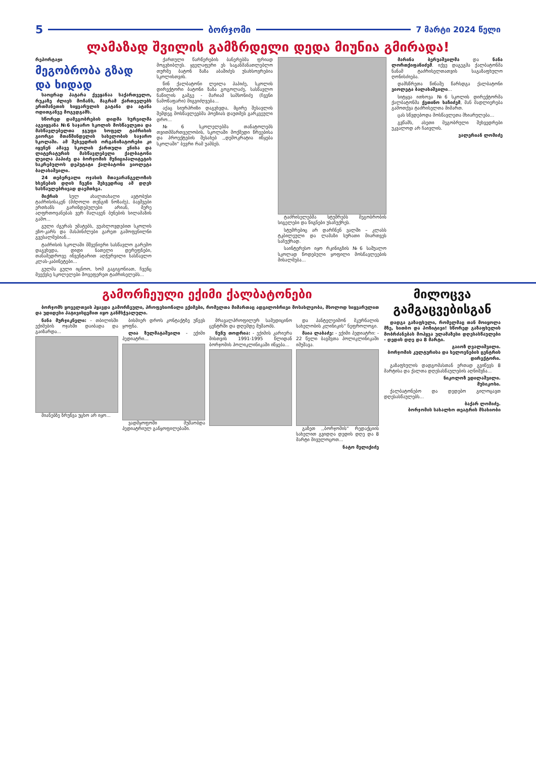5
ბორჯომი 7 მარტი 2024 წელი
ლამაზად შვილის გამზრდელი დედა მიუნია გმირადა!
რეპორტაჟი
მეგობრობა გზად და ხიდად
საოცრად პატარა ქვეყანაა საქართველო, რუკაზე ძლივს მოჩანს, მაგრამ ქართველებს ერთმანეთის სიყვარულის გატანა და ატანა ოდითგანვე მოგვდგამს.
სწორედ დამეგობრების დიდმა სურვილმა აგვიყვანა №6 საჯარო სკოლის მოსწავლეთა და მასწავლებელთა ჯგუფი სოფელ ტაძრისის გიორგი მთაწმინდელის სახელობის საჯარო სკოლაში. ამ შეხვედრის ორგანიზატორები კი იყვნენ ამავე სკოლის ქართული ენისა და ლიტერატურის მასწავლებელი ქალბატონი ლეილა პაპიძე და ბორჯომის მუნიციპალიტეტის საკრებულოს დეპუტატი ქალბატონი ვიოლეტა ბალახაშვილი.
24 თებერვალი ოჯახის მთავარანგელოზის ხსენების დღის ჩვენი შეხვედრაც ამ დღეს სასწაულებრივად დაემთხვა.
მიქრის სულ ახალთახალი ავტობუსი ტაძრისისაკენ (მძღოლი თენგიზ ნოზაძე), ბავშვები ერთხანს გარინდებულები არიან, მერე აღფრთოვანებას ვერ მალავენ ბუნების სილამაზის გამო...
გული ძგერას უმატებს, ვუახლოვდებით სკოლის ეზო-კარს და მასპინძლები გარეთ გამოფენილნი გვესალმებიან...
ტაძრისის სკოლაში მშვენიერი სასწავლო გარემო დაგვხვდა, დიდი ნათელი დერეფნები, თანამედროვე ინვენტარით აღჭურვილი სასწავლო კლას-კაბინეტები...
გულმა გული იცნოო, ხომ გაგიგონიათ, ჩვენც მეექვსე სკოლელები მოვეფერეთ ტაძრისელებს...
ქართული წარწერების ბანერებმა ფრიად მოგვხიბლეს. ყველაფერი ეს საგანმანათლებლო თურმე ბატონ ზაზა აბაშიძეს უსახსოვრებია სკოლისთვის.
წინ ქალბატონი ლეილა პაპიძე, სკოლის დირექტორი ბატონი ზაზა გოგოლაძე, სასწავლო ნაწილის გამგე - მარიამ სამსონიძე (ჩვენი ნამოწაფარი) მიგვიძღვება...
აქაც სიურპრიზი დაგვხვდა, მცირე შესავლის შემდეგ მოსწავლეებმა პოეზიას დაუთმეს გარკვეული დრო...
№6 სკოლელებმა თანატოლებს თვითმმართველობის, სკოლაში მოქმედი წრეებისა და პროექტების შესახებ ,,დემოკრატია იწყება სკოლაში“ ბევრი რამ უამბეს.
ტაძრისელებმა სტუმრებს მეგობრობის სიგელები და წიგნები უსაჩუქრეს.
სტუმრებიც არ დარჩნენ ვალში – კლასს ტკბილეული და ლამაზი სურათი მიართვეს საჩუქრად.
საინტერესო იყო რკინიგზის №6 საშუალო სკოლად წოდებული ყოფილი მოსწავლეების მისალმება...
მარინა ბერუაშვილმა და ნანა ლორთქიფანიძემ. იქვე დაგეგმა ქალბატონმა ნანამ ტაძრისელთათვის საგაზაფხულო ღონისძიება.
დამსწრეთა წინაშე წარსდგა ქალბატონი ვიოლეტა ბალახაშვილი...
სიტყვა ითხოვა №6 სკოლის დირექტორმა ქალბატონმა ქეთინო ხაჩიძემ, მან მადლიერება გამოთქვა ტაძრისელთა მიმართ.
ცას სწვდებოდა მოსწავლეთა მხიარულება...
გვწამს, ასეთი მეგობრული შეხვედრები უკვალოდ არ ჩაივლის.
ვალერიან ლომიძე
გამორჩეული ექიმი ქალბატონები
ბორჯომს ყოველთვის ჰყავდა გამორჩეული, პროფესიონალი ექიმები, რომელთა მიმართაც ადგილობრივი მოსახლეობა, მხოლოდ სიყვარულით და უდიდესი პატივისცემით იყო განმსჭვალული.
ნანა მურჯიკნელი: - თბილისში ექიმების ოჯახში დაიბადა და გაიზარდა...
მიანებზე ზრუნვა უცხო არ იყო...
ბისმიერ დროს კონტაქტზე უწევს ყოფნა.
ლია ზულმატაშვილი - ექიმი პედიატრი...
ვადმყოფოში მუშაობდა პედიატრიულ განყოფილებაში.
მრავალპროფილურ სამედიცინო ცენტრში და დღემდე მუშაობს.
ნუნუ თოდრია: - ექიმის კარიერა მისთვის 1991-1995 წლიდან ბორჯომის პოლიკლინიკაში იწყება...
და პანტელეიმონ მკურნალის სახელობის კლინიკის“ ნეფროლოგი.
მაია ლაბაძე: - ექიმი პედიატრი: - 22 წელი ბავშვთა პოლიკლინიკაში იმუშავა.
გაზეთ ,,ბორჯომის“ რედაქციის სახელით გვიდღა დედის დღე და 8 მარტი მივულოცოთ...
ნატო მელიქიძე
მილოცვა გამგაცვებისგან
დადგა გაზაფხული, რომელმაც თან მოიყოლა მზე, სითბო და პოზიტივი! სწორედ გაზაფხულის მობრძანებას მოჰყვა ულამაზესი დღესასწაულები - დედის დღე და 8 მარტი.
გაიოზ ღვალიშვილი.
ბორჯომის კულტურისა და ხელოვნების ცენტრის დირექტორი.
გაზაფხულის დადგომასთან ერთად გვიწევს 8 მარტისა და ქალთა დღესასწაულების აღნიშვნა...
ნიკოლოზ ედილაშვილი.
მუსიკოსი.
ქალბატონებო და დედებო გილოცავთ დღესასწაულებს...
ბაქარ ლომიძე.
ბორჯომის სახალხო თეატრის მსახიობი